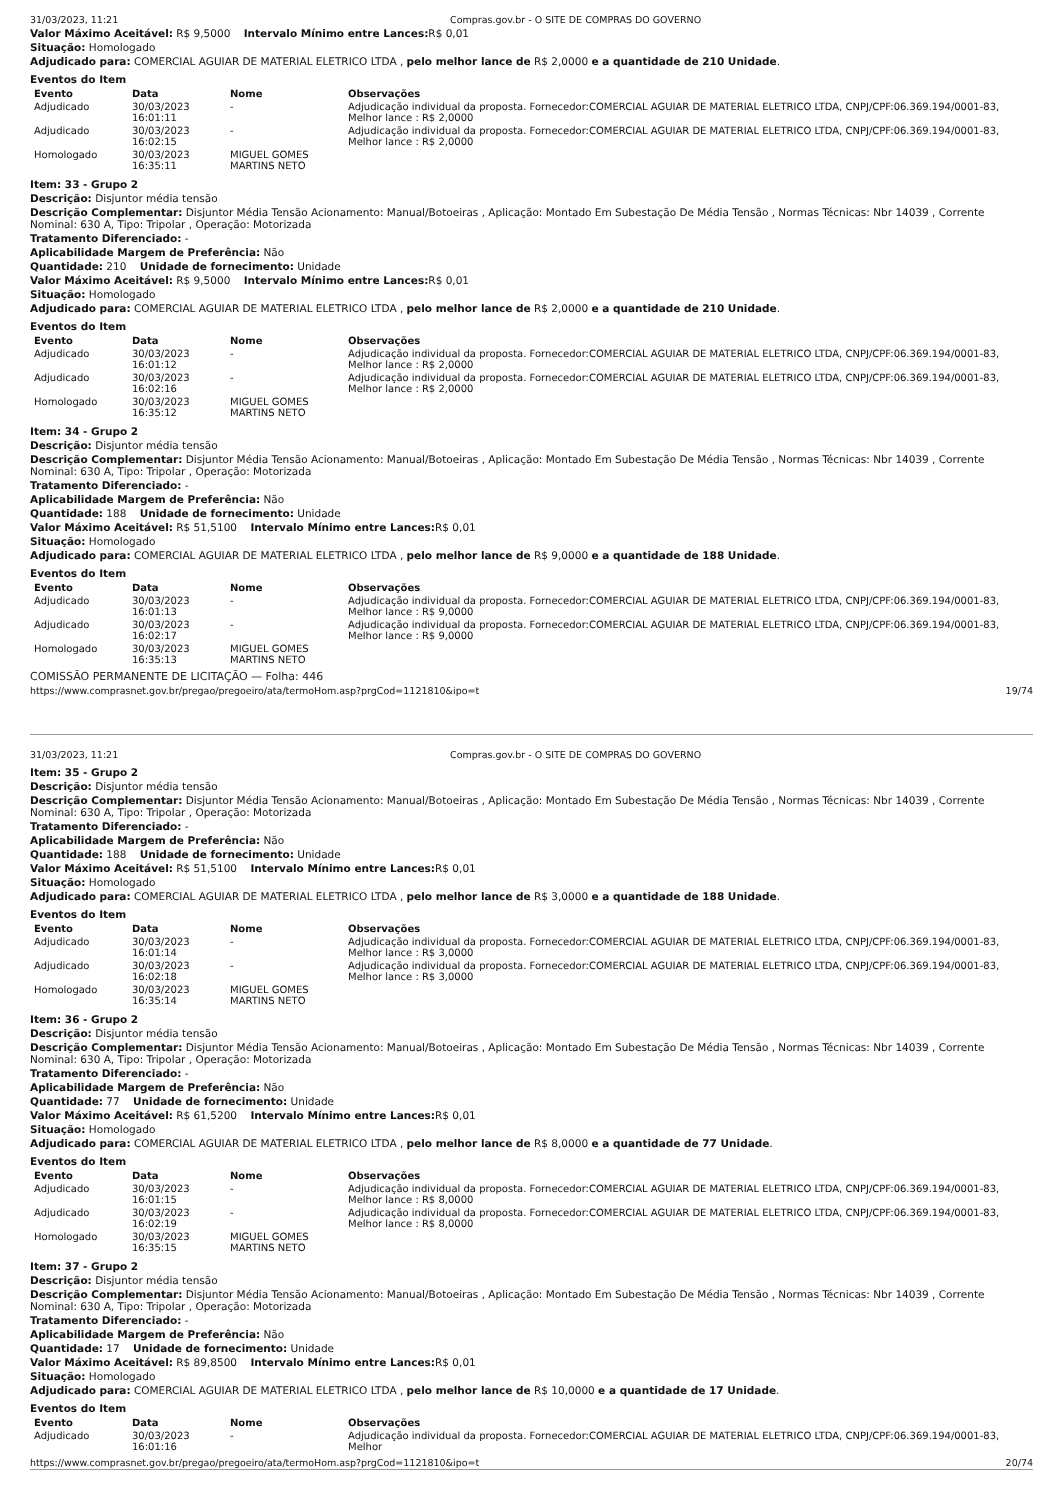31/03/2023, 11:21 Compras.gov.br - O SITE DE COMPRAS DO GOVERNO
Valor Máximo Aceitável: R$ 9,5000 Intervalo Mínimo entre Lances: R$ 0,01
Situação: Homologado
Adjudicado para: COMERCIAL AGUIAR DE MATERIAL ELETRICO LTDA , pelo melhor lance de R$ 2,0000 e a quantidade de 210 Unidade.
Eventos do Item
| Evento | Data | Nome | Observações |
| --- | --- | --- | --- |
| Adjudicado | 30/03/2023 16:01:11 | - | Adjudicação individual da proposta. Fornecedor:COMERCIAL AGUIAR DE MATERIAL ELETRICO LTDA, CNPJ/CPF:06.369.194/0001-83, Melhor lance : R$ 2,0000 |
| Adjudicado | 30/03/2023 16:02:15 | - | Adjudicação individual da proposta. Fornecedor:COMERCIAL AGUIAR DE MATERIAL ELETRICO LTDA, CNPJ/CPF:06.369.194/0001-83, Melhor lance : R$ 2,0000 |
| Homologado | 30/03/2023 16:35:11 | MIGUEL GOMES MARTINS NETO | |
Item: 33 - Grupo 2
Descrição: Disjuntor média tensão
Descrição Complementar: Disjuntor Média Tensão Acionamento: Manual/Botoeiras , Aplicação: Montado Em Subestação De Média Tensão , Normas Técnicas: Nbr 14039 , Corrente Nominal: 630 A, Tipo: Tripolar , Operação: Motorizada
Tratamento Diferenciado: -
Aplicabilidade Margem de Preferência: Não
Quantidade: 210 Unidade de fornecimento: Unidade
Valor Máximo Aceitável: R$ 9,5000 Intervalo Mínimo entre Lances: R$ 0,01
Situação: Homologado
Adjudicado para: COMERCIAL AGUIAR DE MATERIAL ELETRICO LTDA , pelo melhor lance de R$ 2,0000 e a quantidade de 210 Unidade.
Eventos do Item
| Evento | Data | Nome | Observações |
| --- | --- | --- | --- |
| Adjudicado | 30/03/2023 16:01:12 | - | Adjudicação individual da proposta. Fornecedor:COMERCIAL AGUIAR DE MATERIAL ELETRICO LTDA, CNPJ/CPF:06.369.194/0001-83, Melhor lance : R$ 2,0000 |
| Adjudicado | 30/03/2023 16:02:16 | - | Adjudicação individual da proposta. Fornecedor:COMERCIAL AGUIAR DE MATERIAL ELETRICO LTDA, CNPJ/CPF:06.369.194/0001-83, Melhor lance : R$ 2,0000 |
| Homologado | 30/03/2023 16:35:12 | MIGUEL GOMES MARTINS NETO | |
Item: 34 - Grupo 2
Descrição: Disjuntor média tensão
Descrição Complementar: Disjuntor Média Tensão Acionamento: Manual/Botoeiras , Aplicação: Montado Em Subestação De Média Tensão , Normas Técnicas: Nbr 14039 , Corrente Nominal: 630 A, Tipo: Tripolar , Operação: Motorizada
Tratamento Diferenciado: -
Aplicabilidade Margem de Preferência: Não
Quantidade: 188 Unidade de fornecimento: Unidade
Valor Máximo Aceitável: R$ 51,5100 Intervalo Mínimo entre Lances: R$ 0,01
Situação: Homologado
Adjudicado para: COMERCIAL AGUIAR DE MATERIAL ELETRICO LTDA , pelo melhor lance de R$ 9,0000 e a quantidade de 188 Unidade.
Eventos do Item
| Evento | Data | Nome | Observações |
| --- | --- | --- | --- |
| Adjudicado | 30/03/2023 16:01:13 | - | Adjudicação individual da proposta. Fornecedor:COMERCIAL AGUIAR DE MATERIAL ELETRICO LTDA, CNPJ/CPF:06.369.194/0001-83, Melhor lance : R$ 9,0000 |
| Adjudicado | 30/03/2023 16:02:17 | - | Adjudicação individual da proposta. Fornecedor:COMERCIAL AGUIAR DE MATERIAL ELETRICO LTDA, CNPJ/CPF:06.369.194/0001-83, Melhor lance : R$ 9,0000 |
| Homologado | 30/03/2023 16:35:13 | MIGUEL GOMES MARTINS NETO | |
COMISSÃO PERMANENTE DE LICITAÇÃO — Folha: 446
https://www.comprasnet.gov.br/pregao/pregoeiro/ata/termoHom.asp?prgCod=1121810&ipo=t 19/74
31/03/2023, 11:21 Compras.gov.br - O SITE DE COMPRAS DO GOVERNO
Item: 35 - Grupo 2
Descrição: Disjuntor média tensão
Descrição Complementar: Disjuntor Média Tensão Acionamento: Manual/Botoeiras , Aplicação: Montado Em Subestação De Média Tensão , Normas Técnicas: Nbr 14039 , Corrente Nominal: 630 A, Tipo: Tripolar , Operação: Motorizada
Tratamento Diferenciado: -
Aplicabilidade Margem de Preferência: Não
Quantidade: 188 Unidade de fornecimento: Unidade
Valor Máximo Aceitável: R$ 51,5100 Intervalo Mínimo entre Lances: R$ 0,01
Situação: Homologado
Adjudicado para: COMERCIAL AGUIAR DE MATERIAL ELETRICO LTDA , pelo melhor lance de R$ 3,0000 e a quantidade de 188 Unidade.
Eventos do Item
| Evento | Data | Nome | Observações |
| --- | --- | --- | --- |
| Adjudicado | 30/03/2023 16:01:14 | - | Adjudicação individual da proposta. Fornecedor:COMERCIAL AGUIAR DE MATERIAL ELETRICO LTDA, CNPJ/CPF:06.369.194/0001-83, Melhor lance : R$ 3,0000 |
| Adjudicado | 30/03/2023 16:02:18 | - | Adjudicação individual da proposta. Fornecedor:COMERCIAL AGUIAR DE MATERIAL ELETRICO LTDA, CNPJ/CPF:06.369.194/0001-83, Melhor lance : R$ 3,0000 |
| Homologado | 30/03/2023 16:35:14 | MIGUEL GOMES MARTINS NETO | |
Item: 36 - Grupo 2
Descrição: Disjuntor média tensão
Descrição Complementar: Disjuntor Média Tensão Acionamento: Manual/Botoeiras , Aplicação: Montado Em Subestação De Média Tensão , Normas Técnicas: Nbr 14039 , Corrente Nominal: 630 A, Tipo: Tripolar , Operação: Motorizada
Tratamento Diferenciado: -
Aplicabilidade Margem de Preferência: Não
Quantidade: 77 Unidade de fornecimento: Unidade
Valor Máximo Aceitável: R$ 61,5200 Intervalo Mínimo entre Lances: R$ 0,01
Situação: Homologado
Adjudicado para: COMERCIAL AGUIAR DE MATERIAL ELETRICO LTDA , pelo melhor lance de R$ 8,0000 e a quantidade de 77 Unidade.
Eventos do Item
| Evento | Data | Nome | Observações |
| --- | --- | --- | --- |
| Adjudicado | 30/03/2023 16:01:15 | - | Adjudicação individual da proposta. Fornecedor:COMERCIAL AGUIAR DE MATERIAL ELETRICO LTDA, CNPJ/CPF:06.369.194/0001-83, Melhor lance : R$ 8,0000 |
| Adjudicado | 30/03/2023 16:02:19 | - | Adjudicação individual da proposta. Fornecedor:COMERCIAL AGUIAR DE MATERIAL ELETRICO LTDA, CNPJ/CPF:06.369.194/0001-83, Melhor lance : R$ 8,0000 |
| Homologado | 30/03/2023 16:35:15 | MIGUEL GOMES MARTINS NETO | |
Item: 37 - Grupo 2
Descrição: Disjuntor média tensão
Descrição Complementar: Disjuntor Média Tensão Acionamento: Manual/Botoeiras , Aplicação: Montado Em Subestação De Média Tensão , Normas Técnicas: Nbr 14039 , Corrente Nominal: 630 A, Tipo: Tripolar , Operação: Motorizada
Tratamento Diferenciado: -
Aplicabilidade Margem de Preferência: Não
Quantidade: 17 Unidade de fornecimento: Unidade
Valor Máximo Aceitável: R$ 89,8500 Intervalo Mínimo entre Lances: R$ 0,01
Situação: Homologado
Adjudicado para: COMERCIAL AGUIAR DE MATERIAL ELETRICO LTDA , pelo melhor lance de R$ 10,0000 e a quantidade de 17 Unidade.
Eventos do Item
| Evento | Data | Nome | Observações |
| --- | --- | --- | --- |
| Adjudicado | 30/03/2023 16:01:16 | - | Adjudicação individual da proposta. Fornecedor:COMERCIAL AGUIAR DE MATERIAL ELETRICO LTDA, CNPJ/CPF:06.369.194/0001-83, Melhor |
https://www.comprasnet.gov.br/pregao/pregoeiro/ata/termoHom.asp?prgCod=1121810&ipo=t 20/74